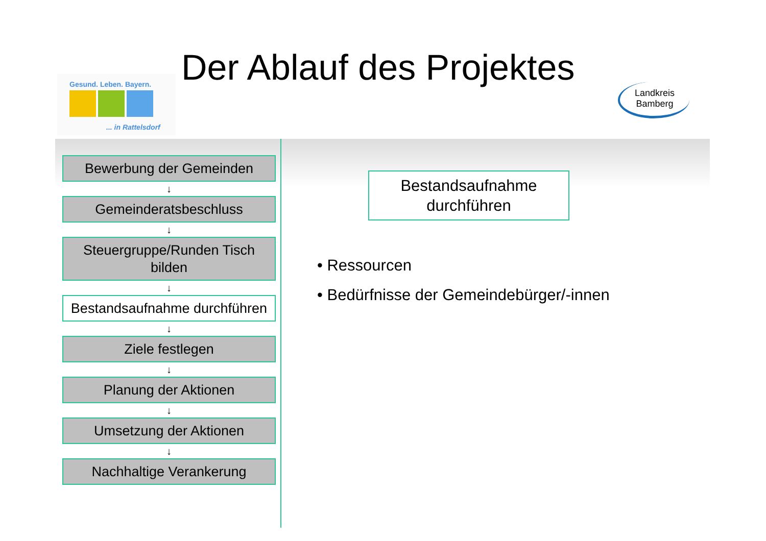Gesund. Leben. Bayern.
... in Rattelsdorf
Der Ablauf des Projektes
Landkreis
Bamberg
Bewerbung der Gemeinden
↓
Gemeinderatsbeschluss
↓
Steuergruppe/Runden Tisch bilden
↓
Bestandsaufnahme durchführen
↓
Ziele festlegen
↓
Planung der Aktionen
↓
Umsetzung der Aktionen
↓
Nachhaltige Verankerung
Bestandsaufnahme
durchführen
• Ressourcen
• Bedürfnisse der Gemeindebürger/-innen